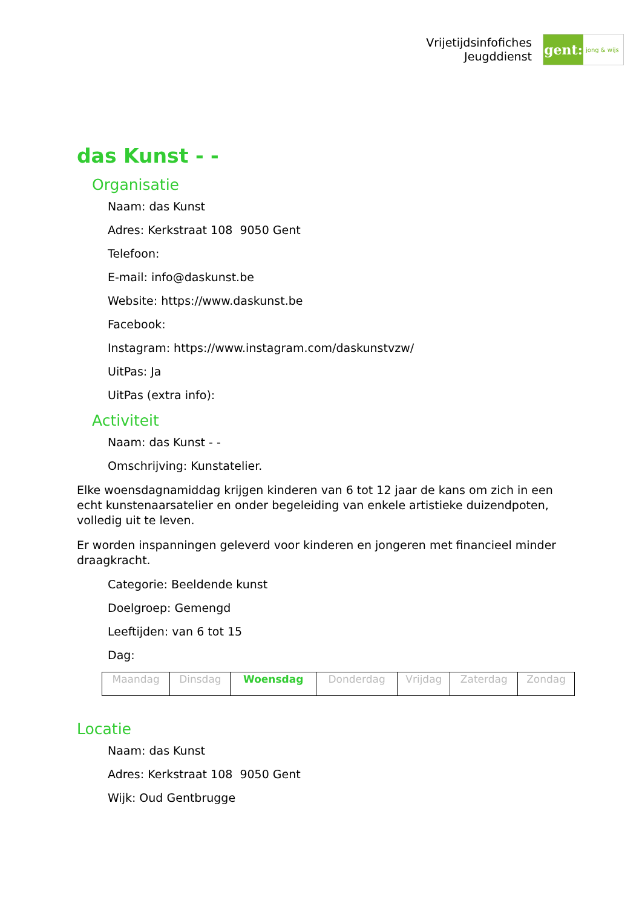Vrijetijdsinfofiches
Jeugddienst
gent:
jong & wijs
das Kunst - -
Organisatie
Naam: das Kunst
Adres: Kerkstraat 108 9050 Gent
Telefoon:
E-mail: info@daskunst.be
Website: https://www.daskunst.be
Facebook:
Instagram: https://www.instagram.com/daskunstvzw/
UitPas: Ja
UitPas (extra info):
Activiteit
Naam: das Kunst - -
Omschrijving: Kunstatelier.
Elke woensdagnamiddag krijgen kinderen van 6 tot 12 jaar de kans om zich in een echt kunstenaarsatelier en onder begeleiding van enkele artistieke duizendpoten, volledig uit te leven.
Er worden inspanningen geleverd voor kinderen en jongeren met financieel minder draagkracht.
Categorie: Beeldende kunst
Doelgroep: Gemengd
Leeftijden: van 6 tot 15
Dag:
| Maandag | Dinsdag | Woensdag | Donderdag | Vrijdag | Zaterdag | Zondag |
Locatie
Naam: das Kunst
Adres: Kerkstraat 108 9050 Gent
Wijk: Oud Gentbrugge